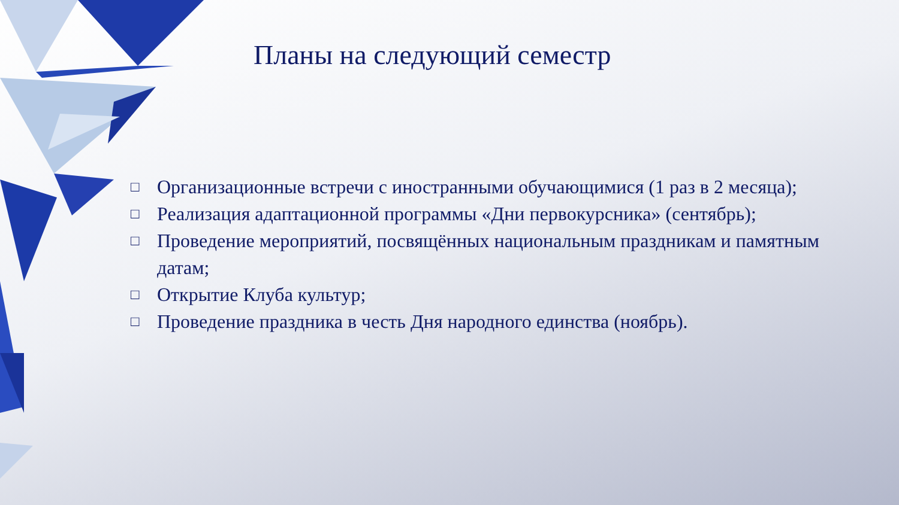Планы на следующий семестр
□ Организационные встречи с иностранными обучающимися (1 раз в 2 месяца);
□ Реализация адаптационной программы «Дни первокурсника» (сентябрь);
□ Проведение мероприятий, посвящённых национальным праздникам и памятным датам;
□ Открытие Клуба культур;
□ Проведение праздника в честь Дня народного единства (ноябрь).